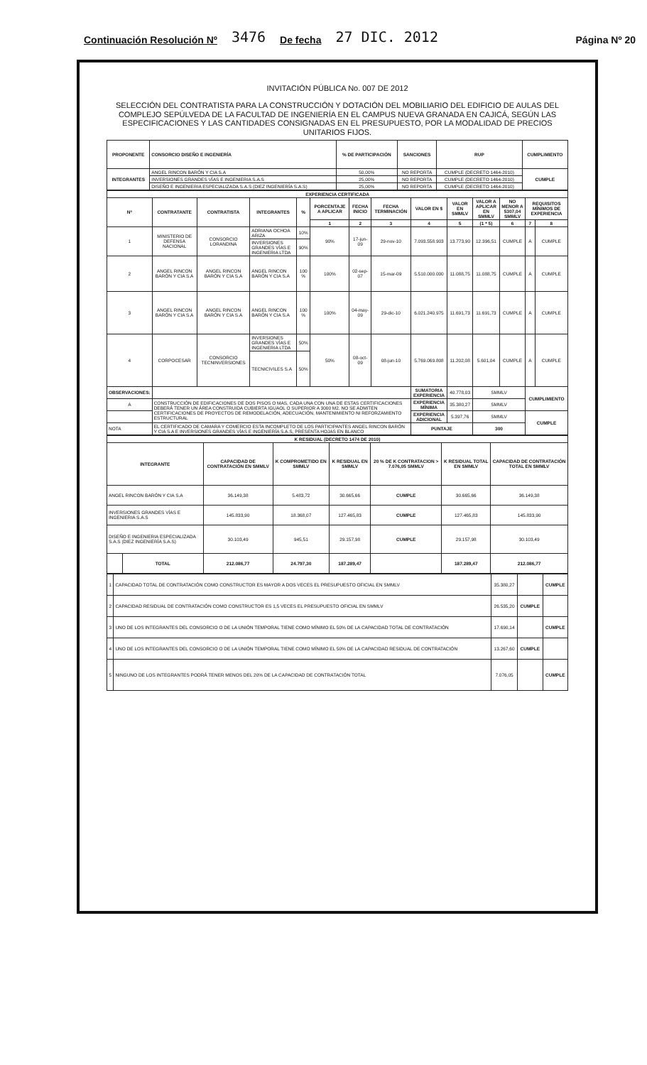Continuación Resolución Nº 3476 De fecha 27 DIC. 2012 Página Nº 20
INVITACIÓN PÚBLICA No. 007 DE 2012
SELECCIÓN DEL CONTRATISTA PARA LA CONSTRUCCIÓN Y DOTACIÓN DEL MOBILIARIO DEL EDIFICIO DE AULAS DEL COMPLEJO SEPÚLVEDA DE LA FACULTAD DE INGENIERÍA EN EL CAMPUS NUEVA GRANADA EN CAJICÁ, SEGÚN LAS ESPECIFICACIONES Y LAS CANTIDADES CONSIGNADAS EN EL PRESUPUESTO, POR LA MODALIDAD DE PRECIOS UNITARIOS FIJOS.
| PROPONENTE | CONSORCIO DISEÑO E INGENIERÍA | % DE PARTICIPACIÓN | SANCIONES | RUP | CUMPLIMIENTO |
| --- | --- | --- | --- | --- | --- |
| INTEGRANTES | ANGEL RINCON BARÓN Y CIA S.A | 50,00% | NO REPORTA | CUMPLE (DECRETO 1464-2010) | CUMPLE |
| | INVERSIONES GRANDES VÍAS E INGENIERIA S.A.S | 25,00% | NO REPORTA | CUMPLE (DECRETO 1464-2010) | |
| | DISEÑO E INGENIERIA ESPECIALIZADA S.A.S (DIEZ INGENIERÍA S.A.S) | 25,00% | NO REPORTA | CUMPLE (DECRETO 1464-2010) | |
| EXPERIENCIA CERTIFICADA | | | | | | | | | | | | | |
| --- | --- | --- | --- | --- | --- | --- | --- | --- | --- | --- | --- | --- | --- |
| Nº | CONTRATANTE | CONTRATISTA | INTEGRANTES | % | PORCENTAJE A APLICAR | FECHA INICIO | FECHA TERMINACIÓN | VALOR EN $ | VALOR EN SMMLV | VALOR A APLICAR EN SMMLV | NO MENOR A 5307,04 SMMLV | REQUISITOS MÍNIMOS DE EXPERIENCIA | |
| | | | | | 1 | 2 | 3 | 4 | 5 | (1 * 5) | 6 | 7 | 8 |
| 1 | MINISTERIO DE DEFENSA NACIONAL | CONSORCIO LORANDINA | ADRIANA OCHOA ARIZA | 10% | 90% | 17-jun-09 | 29-nov-10 | 7.093.558.903 | 13.773,90 | 12.396,51 | CUMPLE | A | CUMPLE |
| | | | INVERSIONES GRANDES VÍAS E INGENIERIA LTDA | 90% | | | | | | | | | |
| 2 | ANGEL RINCON BARÓN Y CIA S.A | ANGEL RINCON BARÓN Y CIA S.A | ANGEL RINCON BARÓN Y CIA S.A | 100 % | 100% | 02-sep-07 | 15-mar-09 | 5.510.000.000 | 11.088,75 | 11.088,75 | CUMPLE | A | CUMPLE |
| 3 | ANGEL RINCON BARÓN Y CIA S.A | ANGEL RINCON BARÓN Y CIA S.A | ANGEL RINCON BARÓN Y CIA S.A | 100 % | 100% | 04-may-09 | 29-dic-10 | 6.021.240.975 | 11.691,73 | 11.691,73 | CUMPLE | A | CUMPLE |
| 4 | CORPOCESAR | CONSORCIO TECNINVERSIONES | INVERSIONES GRANDES VÍAS E INGENIERIA LTDA | 50% | 50% | 08-oct-09 | 08-jun-10 | 5.769.069.808 | 11.202,08 | 5.601,04 | CUMPLE | A | CUMPLE |
| | | | TECNICIVILES S.A | 50% | | | | | | | | | |
| OBSERVACIONES: | | | | | | | | SUMATORIA EXPERIENCIA | 40.778,03 | SMMLV | | CUMPLIMIENTO | |
| A | CONSTRUCCIÓN DE EDIFICACIONES DE DOS PISOS O MAS, CADA UNA CON UNA DE ESTAS CERTIFICACIONES DEBERÁ TENER UN ÁREA CONSTRUIDA CUBIERTA IGUAOL O SUPERIOR A 3000 M2. NO SE ADMITEN CERTIFICACIONES DE PROYECTOS DE REMODELACIÓN, ADECUACIÓN, MANTENIMIENTO NI REFORZAMIENTO ESTRUCTURAL | | | | | | | EXPERIENCIA MÍNIMA | 35.380,27 | SMMLV | | | |
| | | | | | | | | EXPERIENCIA ADICIONAL | 5.397,76 | SMMLV | | CUMPLE | |
| NOTA | EL CERTIFICADO DE CAMARA Y COMERCIO ESTA INCOMPLETO DE LOS PARTICIPANTES ANGEL RINCON BARÓN Y CIA S.A E INVERSIONES GRANDES VÍAS E INGENIERÍA S.A.S, PRESENTA HOJAS EN BLANCO | | | | | | | PUNTAJE | | 300 | | | |
| K RESIDUAL (DECRETO 1474 DE 2010) | | | | | | | |
| --- | --- | --- | --- | --- | --- | --- | --- |
| INTEGRANTE | | CAPACIDAD DE CONTRATACIÓN EN SMMLV | K COMPROMETIDO EN SMMLV | K RESIDUAL EN SMMLV | 20 % DE K CONTRATACION > 7.076,05 SMMLV | K RESIDUAL TOTAL EN SMMLV | CAPACIDAD DE CONTRATACIÓN TOTAL EN SMMLV |
| ANGEL RINCON BARÓN Y CIA S.A | | 36.149,38 | 5.483,72 | 30.665,66 | CUMPLE | 30.665,66 | 36.149,38 |
| INVERSIONES GRANDES VÍAS E INGENIERIA S.A.S | | 145.833,90 | 18.368,07 | 127.465,83 | CUMPLE | 127.465,83 | 145.833,90 |
| DISEÑO E INGENIERIA ESPECIALIZADA S.A.S (DIEZ INGENIERÍA S.A.S) | | 30.103,49 | 945,51 | 29.157,98 | CUMPLE | 29.157,98 | 30.103,49 |
| | TOTAL | 212.086,77 | 24.797,30 | 187.289,47 | | 187.289,47 | 212.086,77 |
| 1 | CAPACIDAD TOTAL DE CONTRATACIÓN COMO CONSTRUCTOR ES MAYOR A DOS VECES EL PRESUPUESTO OFICIAL EN SMMLV | 35.380,27 | | CUMPLE |
| 2 | CAPACIDAD RESIDUAL DE CONTRATACIÓN COMO CONSTRUCTOR ES 1,5 VECES EL PRESUPUESTO OFICIAL EN SMMLV | 26.535,20 | CUMPLE | |
| 3 | UNO DE LOS INTEGRANTES DEL CONSORCIO O DE LA UNIÓN TEMPORAL TIENE COMO MÍNIMO EL 50% DE LA CAPACIDAD TOTAL DE CONTRATACIÓN | 17.690,14 | | CUMPLE |
| 4 | UNO DE LOS INTEGRANTES DEL CONSORCIO O DE LA UNIÓN TEMPORAL TIENE COMO MÍNIMO EL 50% DE LA CAPACIDAD RESIDUAL DE CONTRATACIÓN | 13.267,60 | CUMPLE | |
| 5 | NINGUNO DE LOS INTEGRANTES PODRÁ TENER MENOS DEL 20% DE LA CAPACIDAD DE CONTRATACIÓN TOTAL | 7.076,05 | | CUMPLE |